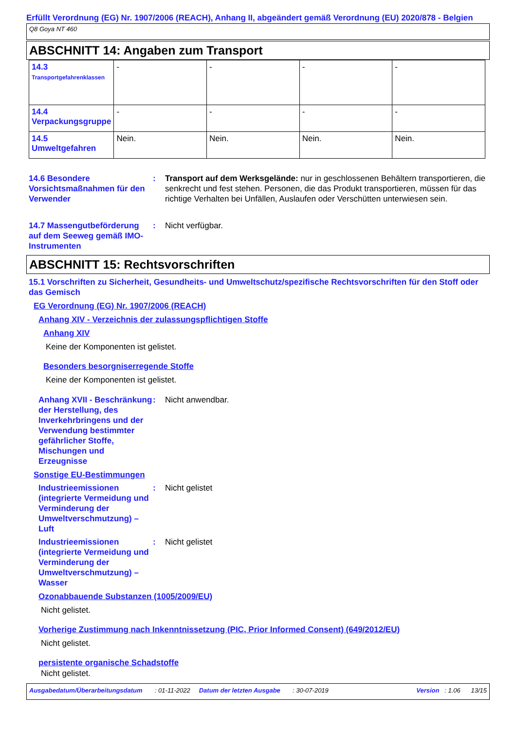Erfüllt Verordnung (EG) Nr. 1907/2006 (REACH), Anhang II, abgeändert gemäß Verordnung (EU) 2020/878 - Belgien
Q8 Goya NT 460
ABSCHNITT 14: Angaben zum Transport
| 14.3 Transportgefahrenklassen | - | - | - | - |
| 14.4 Verpackungsgruppe | - | - | - | - |
| 14.5 Umweltgefahren | Nein. | Nein. | Nein. | Nein. |
14.6 Besondere Vorsichtsmaßnahmen für den Verwender
: Transport auf dem Werksgelände: nur in geschlossenen Behältern transportieren, die senkrecht und fest stehen. Personen, die das Produkt transportieren, müssen für das richtige Verhalten bei Unfällen, Auslaufen oder Verschütten unterwiesen sein.
14.7 Massengutbeförderung auf dem Seeweg gemäß IMO-Instrumenten
: Nicht verfügbar.
ABSCHNITT 15: Rechtsvorschriften
15.1 Vorschriften zu Sicherheit, Gesundheits- und Umweltschutz/spezifische Rechtsvorschriften für den Stoff oder das Gemisch
EG Verordnung (EG) Nr. 1907/2006 (REACH)
Anhang XIV - Verzeichnis der zulassungspflichtigen Stoffe
Anhang XIV
Keine der Komponenten ist gelistet.
Besonders besorgniserregende Stoffe
Keine der Komponenten ist gelistet.
Anhang XVII - Beschränkung der Herstellung, des Inverkehrbringens und der Verwendung bestimmter gefährlicher Stoffe, Mischungen und Erzeugnisse
: Nicht anwendbar.
Sonstige EU-Bestimmungen
Industrieemissionen (integrierte Vermeidung und Verminderung der Umweltverschmutzung) – Luft
: Nicht gelistet
Industrieemissionen (integrierte Vermeidung und Verminderung der Umweltverschmutzung) – Wasser
: Nicht gelistet
Ozonabbauende Substanzen (1005/2009/EU)
Nicht gelistet.
Vorherige Zustimmung nach Inkenntnissetzung (PIC, Prior Informed Consent) (649/2012/EU)
Nicht gelistet.
persistente organische Schadstoffe
Nicht gelistet.
Ausgabedatum/Überarbeitungsdatum : 01-11-2022 Datum der letzten Ausgabe : 30-07-2019 Version : 1.06 13/15